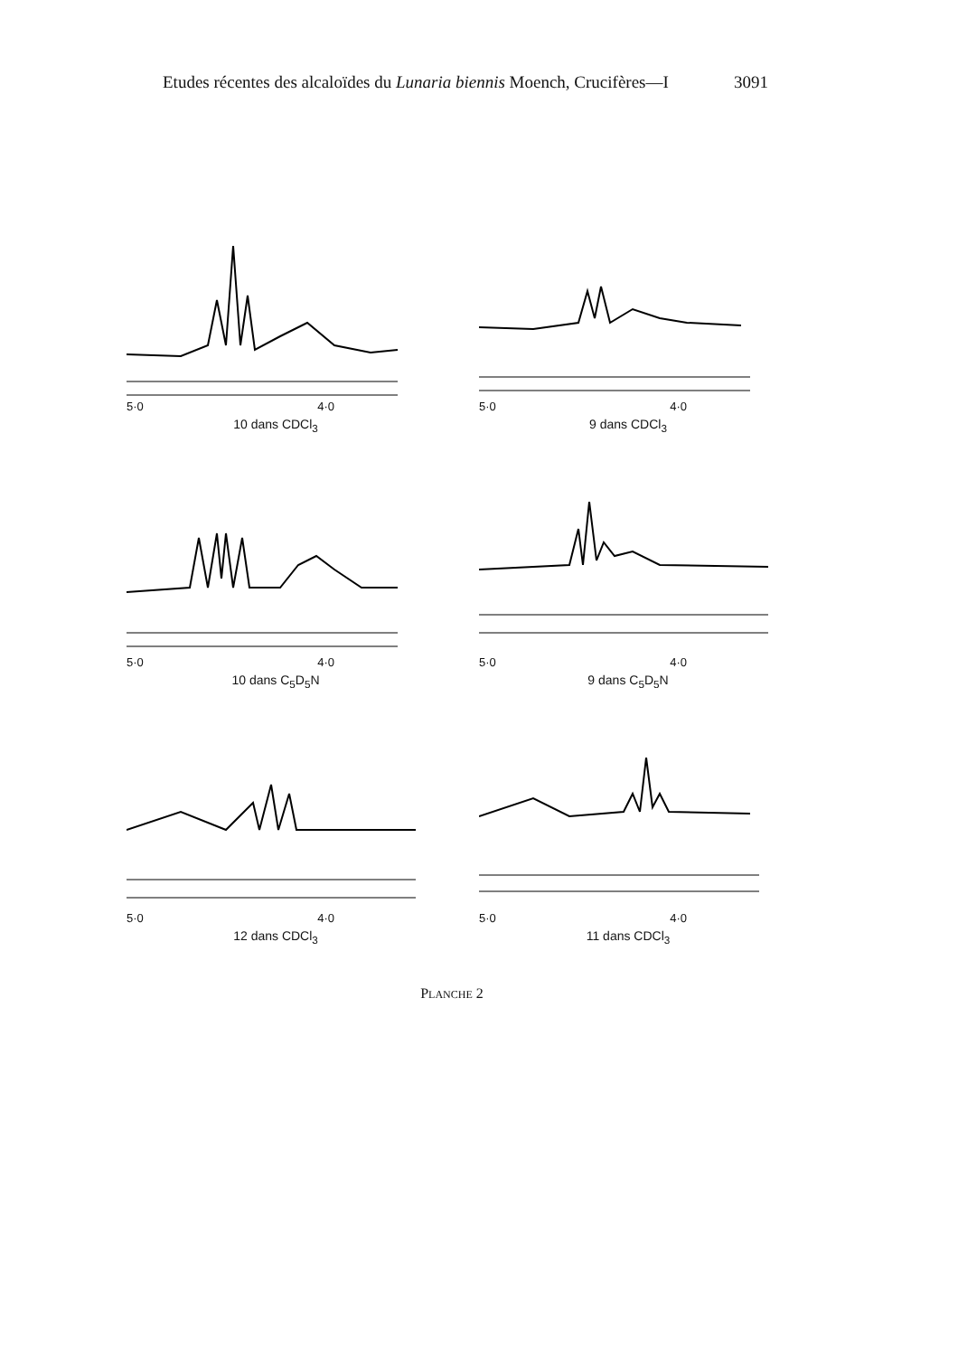Etudes récentes des alcaloïdes du Lunaria biennis Moench, Crucifères—I 3091
5·0 4·0
10 dans CDCl<sub>3</sub>
5·0 4·0
9 dans CDCl<sub>3</sub>
5·0 4·0
10 dans C<sub>5</sub>D<sub>5</sub>N
5·0 4·0
9 dans C<sub>5</sub>D<sub>5</sub>N
5·0 4·0
12 dans CDCl<sub>3</sub>
5·0 4·0
11 dans CDCl<sub>3</sub>
PLANCHE 2